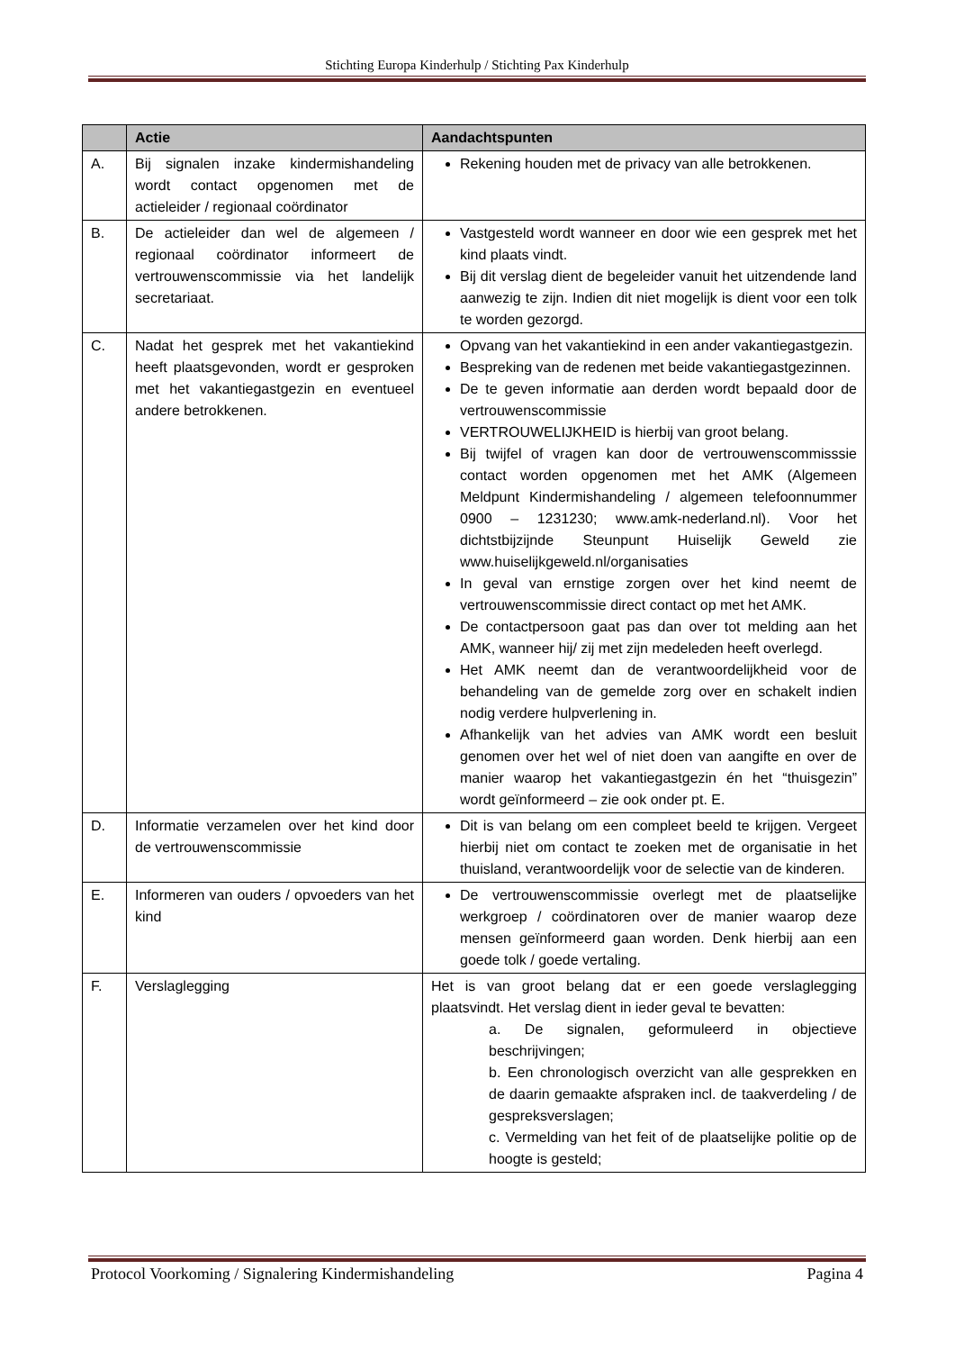Stichting Europa Kinderhulp / Stichting Pax Kinderhulp
| | Actie | Aandachtspunten |
| --- | --- | --- |
| A. | Bij signalen inzake kindermishandeling wordt contact opgenomen met de actieleider / regionaal coördinator | Rekening houden met de privacy van alle betrokkenen. |
| B. | De actieleider dan wel de algemeen / regionaal coördinator informeert de vertrouwenscommissie via het landelijk secretariaat. | Vastgesteld wordt wanneer en door wie een gesprek met het kind plaats vindt. Bij dit verslag dient de begeleider vanuit het uitzendende land aanwezig te zijn. Indien dit niet mogelijk is dient voor een tolk te worden gezorgd. |
| C. | Nadat het gesprek met het vakantiekind heeft plaatsgevonden, wordt er gesproken met het vakantiegastgezin en eventueel andere betrokkenen. | Opvang van het vakantiekind in een ander vakantiegastgezin. Bespreking van de redenen met beide vakantiegastgezinnen. De te geven informatie aan derden wordt bepaald door de vertrouwenscommissie VERTROUWELIJKHEID is hierbij van groot belang. Bij twijfel of vragen kan door de vertrouwenscommisssie contact worden opgenomen met het AMK (Algemeen Meldpunt Kindermishandeling / algemeen telefoonnummer 0900 – 1231230; www.amk-nederland.nl). Voor het dichtstbijzijnde Steunpunt Huiselijk Geweld zie www.huiselijkgeweld.nl/organisaties In geval van ernstige zorgen over het kind neemt de vertrouwenscommissie direct contact op met het AMK. De contactpersoon gaat pas dan over tot melding aan het AMK, wanneer hij/ zij met zijn medeleden heeft overlegd. Het AMK neemt dan de verantwoordelijkheid voor de behandeling van de gemelde zorg over en schakelt indien nodig verdere hulpverlening in. Afhankelijk van het advies van AMK wordt een besluit genomen over het wel of niet doen van aangifte en over de manier waarop het vakantiegastgezin én het “thuisgezin” wordt geïnformeerd – zie ook onder pt. E. |
| D. | Informatie verzamelen over het kind door de vertrouwenscommissie | Dit is van belang om een compleet beeld te krijgen. Vergeet hierbij niet om contact te zoeken met de organisatie in het thuisland, verantwoordelijk voor de selectie van de kinderen. |
| E. | Informeren van ouders / opvoeders van het kind | De vertrouwenscommissie overlegt met de plaatselijke werkgroep / coördinatoren over de manier waarop deze mensen geïnformeerd gaan worden. Denk hierbij aan een goede tolk / goede vertaling. |
| F. | Verslaglegging | Het is van groot belang dat er een goede verslaglegging plaatsvindt. Het verslag dient in ieder geval te bevatten: a. De signalen, geformuleerd in objectieve beschrijvingen; b. Een chronologisch overzicht van alle gesprekken en de daarin gemaakte afspraken incl. de taakverdeling / de gespreksverslagen; c. Vermelding van het feit of de plaatselijke politie op de hoogte is gesteld; |
Protocol Voorkoming / Signalering Kindermishandeling Pagina 4